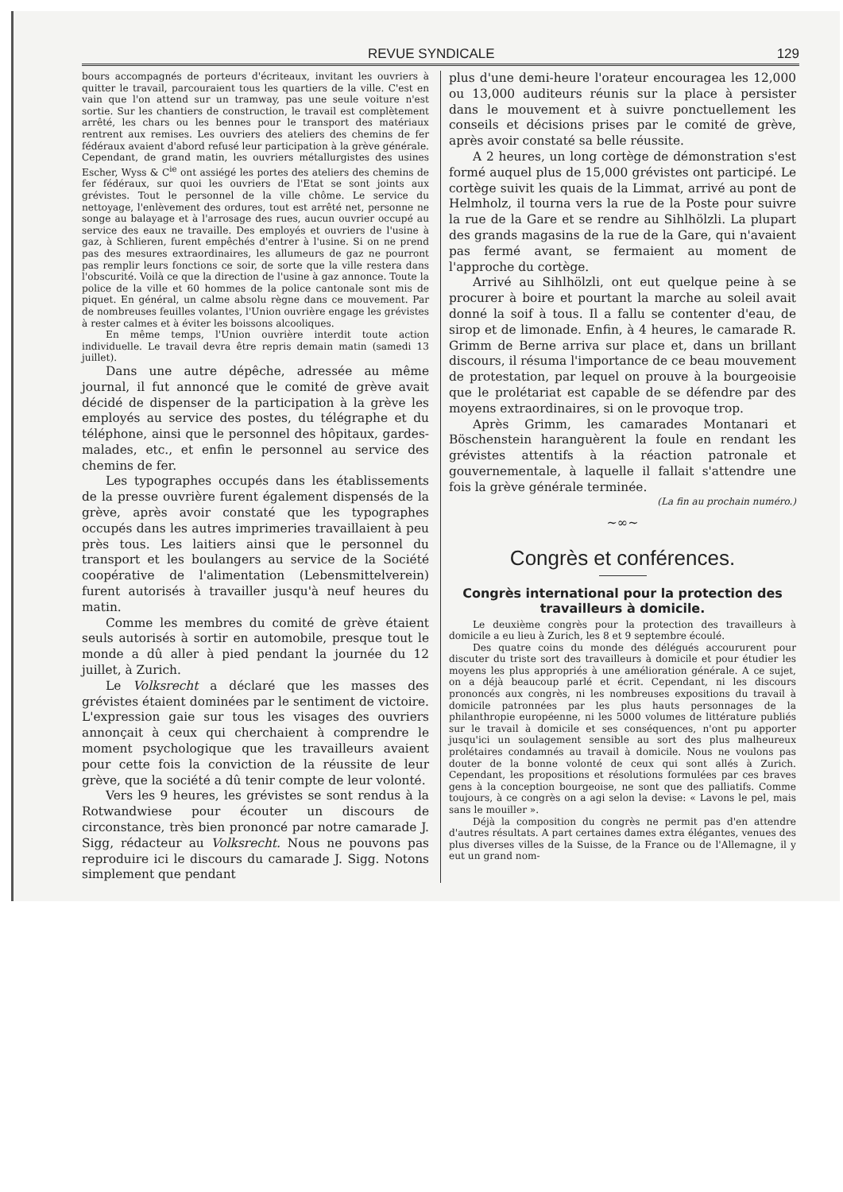REVUE SYNDICALE 129
bours accompagnés de porteurs d'écriteaux, invitant les ouvriers à quitter le travail, parcouraient tous les quartiers de la ville. C'est en vain que l'on attend sur un tramway, pas une seule voiture n'est sortie. Sur les chantiers de construction, le travail est complètement arrêté, les chars ou les bennes pour le transport des matériaux rentrent aux remises. Les ouvriers des ateliers des chemins de fer fédéraux avaient d'abord refusé leur participation à la grève générale. Cependant, de grand matin, les ouvriers métallurgistes des usines Escher, Wyss & C<sup>ie</sup> ont assiégé les portes des ateliers des chemins de fer fédéraux, sur quoi les ouvriers de l'Etat se sont joints aux grévistes. Tout le personnel de la ville chôme. Le service du nettoyage, l'enlèvement des ordures, tout est arrêté net, personne ne songe au balayage et à l'arrosage des rues, aucun ouvrier occupé au service des eaux ne travaille. Des employés et ouvriers de l'usine à gaz, à Schlieren, furent empêchés d'entrer à l'usine. Si on ne prend pas des mesures extraordinaires, les allumeurs de gaz ne pourront pas remplir leurs fonctions ce soir, de sorte que la ville restera dans l'obscurité. Voilà ce que la direction de l'usine à gaz annonce. Toute la police de la ville et 60 hommes de la police cantonale sont mis de piquet. En général, un calme absolu règne dans ce mouvement. Par de nombreuses feuilles volantes, l'Union ouvrière engage les grévistes à rester calmes et à éviter les boissons alcooliques.
En même temps, l'Union ouvrière interdit toute action individuelle. Le travail devra être repris demain matin (samedi 13 juillet).
Dans une autre dépêche, adressée au même journal, il fut annoncé que le comité de grève avait décidé de dispenser de la participation à la grève les employés au service des postes, du télégraphe et du téléphone, ainsi que le personnel des hôpitaux, gardes-malades, etc., et enfin le personnel au service des chemins de fer.
Les typographes occupés dans les établissements de la presse ouvrière furent également dispensés de la grève, après avoir constaté que les typographes occupés dans les autres imprimeries travaillaient à peu près tous. Les laitiers ainsi que le personnel du transport et les boulangers au service de la Société coopérative de l'alimentation (Lebensmittelverein) furent autorisés à travailler jusqu'à neuf heures du matin.
Comme les membres du comité de grève étaient seuls autorisés à sortir en automobile, presque tout le monde a dû aller à pied pendant la journée du 12 juillet, à Zurich.
Le Volksrecht a déclaré que les masses des grévistes étaient dominées par le sentiment de victoire. L'expression gaie sur tous les visages des ouvriers annonçait à ceux qui cherchaient à comprendre le moment psychologique que les travailleurs avaient pour cette fois la conviction de la réussite de leur grève, que la société a dû tenir compte de leur volonté.
Vers les 9 heures, les grévistes se sont rendus à la Rotwandwiese pour écouter un discours de circonstance, très bien prononcé par notre camarade J. Sigg, rédacteur au Volksrecht. Nous ne pouvons pas reproduire ici le discours du camarade J. Sigg. Notons simplement que pendant
plus d'une demi-heure l'orateur encouragea les 12,000 ou 13,000 auditeurs réunis sur la place à persister dans le mouvement et à suivre ponctuellement les conseils et décisions prises par le comité de grève, après avoir constaté sa belle réussite.
A 2 heures, un long cortège de démonstration s'est formé auquel plus de 15,000 grévistes ont participé. Le cortège suivit les quais de la Limmat, arrivé au pont de Helmholz, il tourna vers la rue de la Poste pour suivre la rue de la Gare et se rendre au Sihlhölzli. La plupart des grands magasins de la rue de la Gare, qui n'avaient pas fermé avant, se fermaient au moment de l'approche du cortège.
Arrivé au Sihlhölzli, ont eut quelque peine à se procurer à boire et pourtant la marche au soleil avait donné la soif à tous. Il a fallu se contenter d'eau, de sirop et de limonade. Enfin, à 4 heures, le camarade R. Grimm de Berne arriva sur place et, dans un brillant discours, il résuma l'importance de ce beau mouvement de protestation, par lequel on prouve à la bourgeoisie que le prolétariat est capable de se défendre par des moyens extraordinaires, si on le provoque trop.
Après Grimm, les camarades Montanari et Böschenstein haranguèrent la foule en rendant les grévistes attentifs à la réaction patronale et gouvernementale, à laquelle il fallait s'attendre une fois la grève générale terminée.
(La fin au prochain numéro.)
~∞~
Congrès et conférences.
Congrès international pour la protection des travailleurs à domicile.
Le deuxième congrès pour la protection des travailleurs à domicile a eu lieu à Zurich, les 8 et 9 septembre écoulé.
Des quatre coins du monde des délégués accoururent pour discuter du triste sort des travailleurs à domicile et pour étudier les moyens les plus appropriés à une amélioration générale. A ce sujet, on a déjà beaucoup parlé et écrit. Cependant, ni les discours prononcés aux congrès, ni les nombreuses expositions du travail à domicile patronnées par les plus hauts personnages de la philanthropie européenne, ni les 5000 volumes de littérature publiés sur le travail à domicile et ses conséquences, n'ont pu apporter jusqu'ici un soulagement sensible au sort des plus malheureux prolétaires condamnés au travail à domicile. Nous ne voulons pas douter de la bonne volonté de ceux qui sont allés à Zurich. Cependant, les propositions et résolutions formulées par ces braves gens à la conception bourgeoise, ne sont que des palliatifs. Comme toujours, à ce congrès on a agi selon la devise: « Lavons le pel, mais sans le mouiller ».
Déjà la composition du congrès ne permit pas d'en attendre d'autres résultats. A part certaines dames extra élégantes, venues des plus diverses villes de la Suisse, de la France ou de l'Allemagne, il y eut un grand nom-